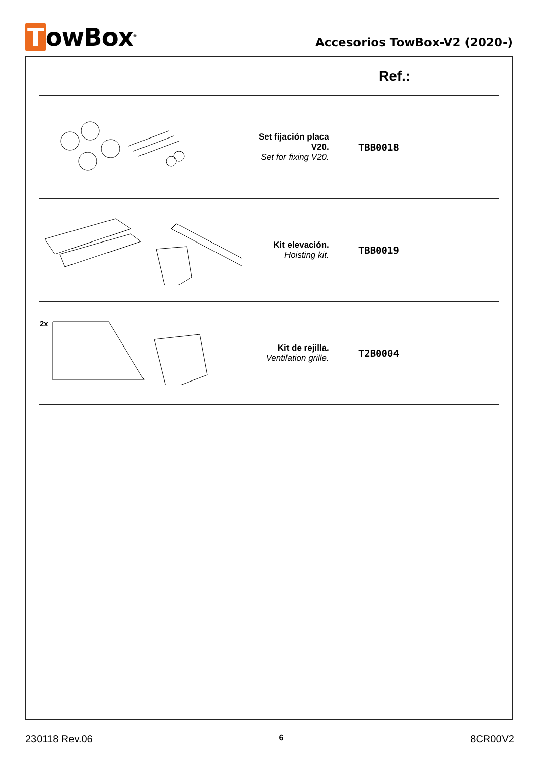TowBox<sup>®</sup>
Accesorios TowBox-V2 (2020-)
| Ref.: | | |
| --- | --- | --- |
| | Set fijación placa V20. Set for fixing V20. | TBB0018 |
| | Kit elevación. Hoisting kit. | TBB0019 |
| 2x | Kit de rejilla. Ventilation grille. | T2B0004 |
230118 Rev.06 6 8CR00V2